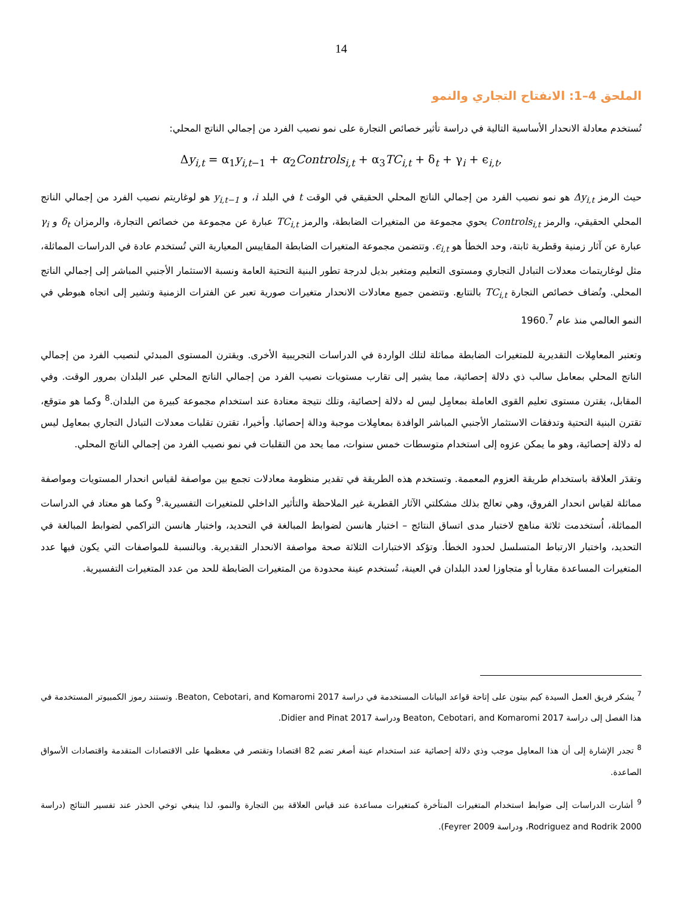14
الملحق 4–1: الانفتاح التجاري والنمو
تُستخدم معادلة الانحدار الأساسية التالية في دراسة تأثير خصائص التجارة على نمو نصيب الفرد من إجمالي الناتج المحلي:
Δy<sub>i,t</sub> = α<sub>1</sub>y<sub>i,t−1</sub> + α<sub>2</sub>Controls<sub>i,t</sub> + α<sub>3</sub>TC<sub>i,t</sub> + δ<sub>t</sub> + γ<sub>i</sub> + ϵ<sub>i,t</sub>,
حيث الرمز Δy<sub>i,t</sub> هو نمو نصيب الفرد من إجمالي الناتج المحلي الحقيقي في الوقت t في البلد i، و y<sub>i,t−1</sub> هو لوغاريتم نصيب الفرد من إجمالي الناتج المحلي الحقيقي، والرمز Controls<sub>i,t</sub> يحوي مجموعة من المتغيرات الضابطة، والرمز TC<sub>i,t</sub> عبارة عن مجموعة من خصائص التجارة، والرمزان δ<sub>t</sub> و γ<sub>i</sub> عبارة عن آثار زمنية وقطرية ثابتة، وحد الخطأ هو ϵ<sub>i,t</sub>. وتتضمن مجموعة المتغيرات الضابطة المقاييس المعيارية التي تُستخدم عادة في الدراسات المماثلة، مثل لوغاريتمات معدلات التبادل التجاري ومستوى التعليم ومتغير بديل لدرجة تطور البنية التحتية العامة ونسبة الاستثمار الأجنبي المباشر إلى إجمالي الناتج المحلي. وتُضاف خصائص التجارة TC<sub>i,t</sub> بالتتابع. وتتضمن جميع معادلات الانحدار متغيرات صورية تعبر عن الفترات الزمنية وتشير إلى اتجاه هبوطي في النمو العالمي منذ عام 1960.<sup>7</sup>
وتعتبر المعامِلات التقديرية للمتغيرات الضابطة مماثلة لتلك الواردة في الدراسات التجريبية الأخرى. ويقترن المستوى المبدئي لنصيب الفرد من إجمالي الناتج المحلي بمعامل سالب ذي دلالة إحصائية، مما يشير إلى تقارب مستويات نصيب الفرد من إجمالي الناتج المحلي عبر البلدان بمرور الوقت. وفي المقابل، يقترن مستوى تعليم القوى العاملة بمعامِل ليس له دلالة إحصائية، وتلك نتيجة معتادة عند استخدام مجموعة كبيرة من البلدان.<sup>8</sup> وكما هو متوقع، تقترن البنية التحتية وتدفقات الاستثمار الأجنبي المباشر الوافدة بمعامِلات موجبة ودالة إحصائيا. وأخيرا، تقترن تقلبات معدلات التبادل التجاري بمعامِل ليس له دلالة إحصائية، وهو ما يمكن عزوه إلى استخدام متوسطات خمس سنوات، مما يحد من التقلبات في نمو نصيب الفرد من إجمالي الناتج المحلي.
وتقدَر العلاقة باستخدام طريقة العزوم المعممة. وتستخدم هذه الطريقة في تقدير منظومة معادلات تجمع بين مواصفة لقياس انحدار المستويات ومواصفة مماثلة لقياس انحدار الفروق، وهي تعالج بذلك مشكلتي الآثار القطرية غير الملاحظة والتأثير الداخلي للمتغيرات التفسيرية.<sup>9</sup> وكما هو معتاد في الدراسات المماثلة، اُستخدمت ثلاثة مناهج لاختبار مدى اتساق النتائج – اختبار هانسن لضوابط المبالغة في التحديد، واختبار هانسن التراكمي لضوابط المبالغة في التحديد، واختبار الارتباط المتسلسل لحدود الخطأ. وتؤكد الاختبارات الثلاثة صحة مواصفة الانحدار التقديرية. وبالنسبة للمواصفات التي يكون فيها عدد المتغيرات المساعدة مقاربا أو متجاوزا لعدد البلدان في العينة، تُستخدم عينة محدودة من المتغيرات الضابطة للحد من عدد المتغيرات التفسيرية.
<sup>7</sup> يشكر فريق العمل السيدة كيم بيتون على إتاحة قواعد البيانات المستخدمة في دراسة Beaton, Cebotari, and Komaromi 2017. وتستند رموز الكمبيوتر المستخدمة في هذا الفصل إلى دراسة Beaton, Cebotari, and Komaromi 2017 ودراسة Didier and Pinat 2017.
<sup>8</sup> تجدر الإشارة إلى أن هذا المعامِل موجب وذي دلالة إحصائية عند استخدام عينة أصغر تضم 82 اقتصادا وتقتصر في معظمها على الاقتصادات المتقدمة واقتصادات الأسواق الصاعدة.
<sup>9</sup> أشارت الدراسات إلى ضوابط استخدام المتغيرات المتأخرة كمتغيرات مساعدة عند قياس العلاقة بين التجارة والنمو، لذا ينبغي توخي الحذر عند تفسير النتائج (دراسة Rodriguez and Rodrik 2000، ودراسة Feyrer 2009).